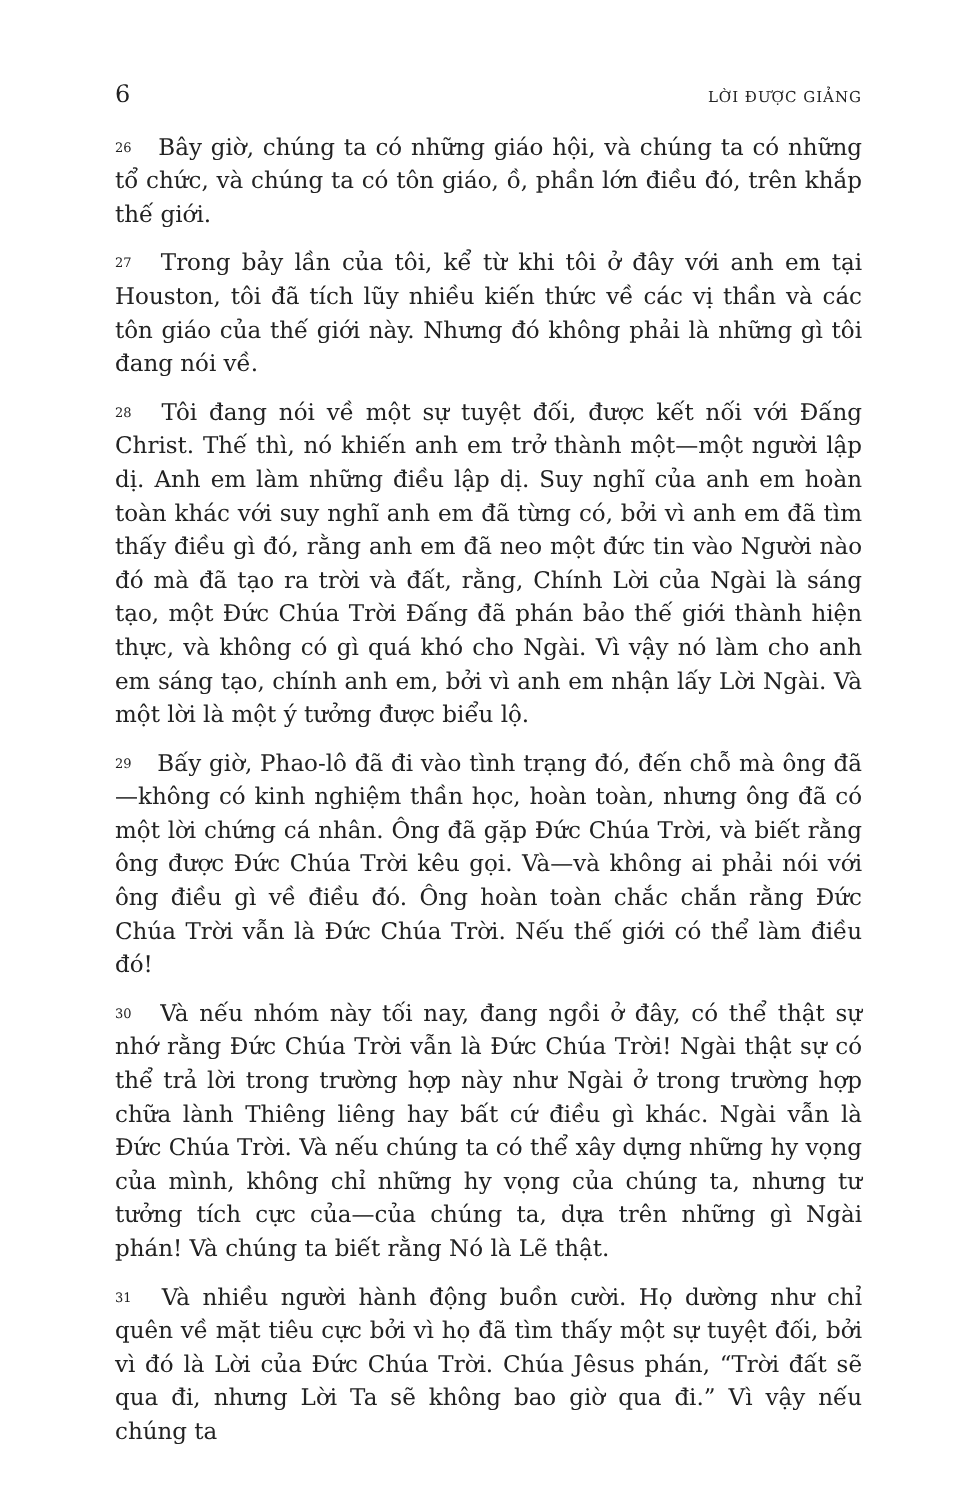6 LỜI ĐƯỢC GIẢNG
26 Bây giờ, chúng ta có những giáo hội, và chúng ta có những tổ chức, và chúng ta có tôn giáo, ồ, phần lớn điều đó, trên khắp thế giới.
27 Trong bảy lần của tôi, kể từ khi tôi ở đây với anh em tại Houston, tôi đã tích lũy nhiều kiến thức về các vị thần và các tôn giáo của thế giới này. Nhưng đó không phải là những gì tôi đang nói về.
28 Tôi đang nói về một sự tuyệt đối, được kết nối với Đấng Christ. Thế thì, nó khiến anh em trở thành một—một người lập dị. Anh em làm những điều lập dị. Suy nghĩ của anh em hoàn toàn khác với suy nghĩ anh em đã từng có, bởi vì anh em đã tìm thấy điều gì đó, rằng anh em đã neo một đức tin vào Người nào đó mà đã tạo ra trời và đất, rằng, Chính Lời của Ngài là sáng tạo, một Đức Chúa Trời Đấng đã phán bảo thế giới thành hiện thực, và không có gì quá khó cho Ngài. Vì vậy nó làm cho anh em sáng tạo, chính anh em, bởi vì anh em nhận lấy Lời Ngài. Và một lời là một ý tưởng được biểu lộ.
29 Bấy giờ, Phao-lô đã đi vào tình trạng đó, đến chỗ mà ông đã—không có kinh nghiệm thần học, hoàn toàn, nhưng ông đã có một lời chứng cá nhân. Ông đã gặp Đức Chúa Trời, và biết rằng ông được Đức Chúa Trời kêu gọi. Và—và không ai phải nói với ông điều gì về điều đó. Ông hoàn toàn chắc chắn rằng Đức Chúa Trời vẫn là Đức Chúa Trời. Nếu thế giới có thể làm điều đó!
30 Và nếu nhóm này tối nay, đang ngồi ở đây, có thể thật sự nhớ rằng Đức Chúa Trời vẫn là Đức Chúa Trời! Ngài thật sự có thể trả lời trong trường hợp này như Ngài ở trong trường hợp chữa lành Thiêng liêng hay bất cứ điều gì khác. Ngài vẫn là Đức Chúa Trời. Và nếu chúng ta có thể xây dựng những hy vọng của mình, không chỉ những hy vọng của chúng ta, nhưng tư tưởng tích cực của—của chúng ta, dựa trên những gì Ngài phán! Và chúng ta biết rằng Nó là Lẽ thật.
31 Và nhiều người hành động buồn cười. Họ dường như chỉ quên về mặt tiêu cực bởi vì họ đã tìm thấy một sự tuyệt đối, bởi vì đó là Lời của Đức Chúa Trời. Chúa Jêsus phán, “Trời đất sẽ qua đi, nhưng Lời Ta sẽ không bao giờ qua đi.” Vì vậy nếu chúng ta